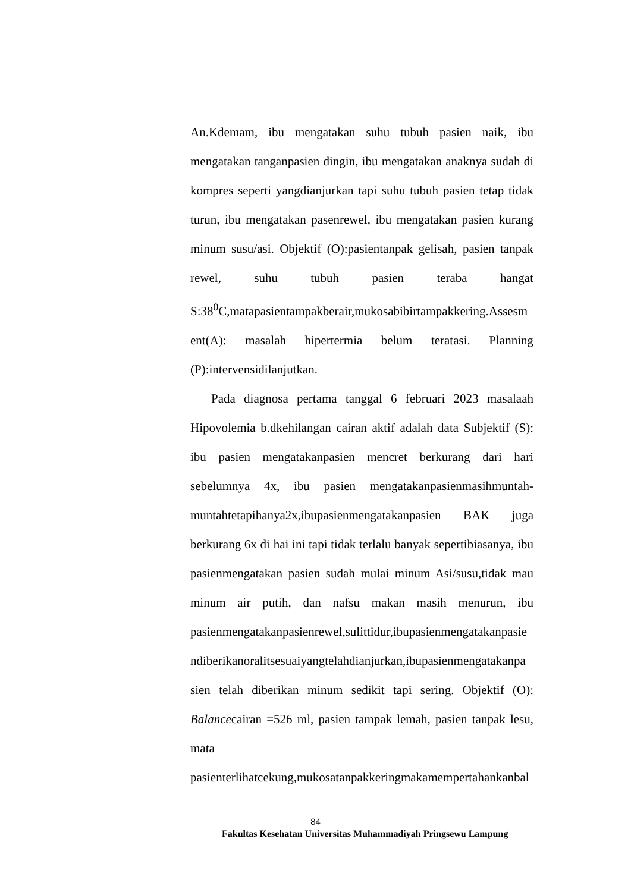An.Kdemam, ibu mengatakan suhu tubuh pasien naik, ibu mengatakan tanganpasien dingin, ibu mengatakan anaknya sudah di kompres seperti yangdianjurkan tapi suhu tubuh pasien tetap tidak turun, ibu mengatakan pasenrewel, ibu mengatakan pasien kurang minum susu/asi. Objektif (O):pasientanpak gelisah, pasien tanpak rewel, suhu tubuh pasien teraba hangat S:38<sup>0</sup>C,matapasientampakberair,mukosabibirtampakkering.Assesm ent(A): masalah hipertermia belum teratasi. Planning (P):intervensidilanjutkan.
Pada diagnosa pertama tanggal 6 februari 2023 masalaah Hipovolemia b.dkehilangan cairan aktif adalah data Subjektif (S): ibu pasien mengatakanpasien mencret berkurang dari hari sebelumnya 4x, ibu pasien mengatakanpasienmasihmuntah-muntahtetapihanya2x,ibupasienmengatakanpasien BAK juga berkurang 6x di hai ini tapi tidak terlalu banyak sepertibiasanya, ibu pasienmengatakan pasien sudah mulai minum Asi/susu,tidak mau minum air putih, dan nafsu makan masih menurun, ibu pasienmengatakanpasienrewel,sulittidur,ibupasienmengatakanpasie ndiberikanoralitsesuaiyangtelahdianjurkan,ibupasienmengatakanpa sien telah diberikan minum sedikit tapi sering. Objektif (O): Balancecairan =526 ml, pasien tampak lemah, pasien tanpak lesu, mata
pasienterlihatcekung,mukosatanpakkeringmakamempertahankanbal
84
Fakultas Kesehatan Universitas Muhammadiyah Pringsewu Lampung